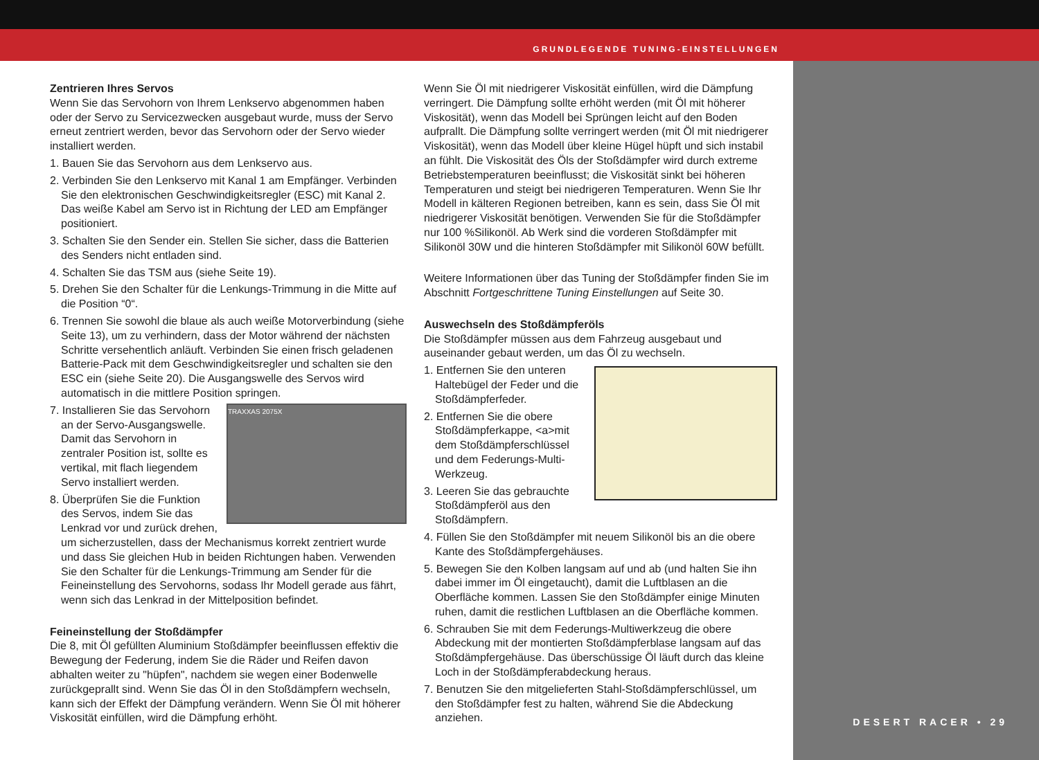GRUNDLEGENDE TUNING-EINSTELLUNGEN
DESERT RACER • 29
Zentrieren Ihres Servos
Wenn Sie das Servohorn von Ihrem Lenkservo abgenommen haben oder der Servo zu Servicezwecken ausgebaut wurde, muss der Servo erneut zentriert werden, bevor das Servohorn oder der Servo wieder installiert werden.
1. Bauen Sie das Servohorn aus dem Lenkservo aus.
2. Verbinden Sie den Lenkservo mit Kanal 1 am Empfänger. Verbinden Sie den elektronischen Geschwindigkeitsregler (ESC) mit Kanal 2. Das weiße Kabel am Servo ist in Richtung der LED am Empfänger positioniert.
3. Schalten Sie den Sender ein. Stellen Sie sicher, dass die Batterien des Senders nicht entladen sind.
4. Schalten Sie das TSM aus (siehe Seite 19).
5. Drehen Sie den Schalter für die Lenkungs-Trimmung in die Mitte auf die Position “0“.
6. Trennen Sie sowohl die blaue als auch weiße Motorverbindung (siehe Seite 13), um zu verhindern, dass der Motor während der nächsten Schritte versehentlich anläuft. Verbinden Sie einen frisch geladenen Batterie-Pack mit dem Geschwindigkeitsregler und schalten sie den ESC ein (siehe Seite 20). Die Ausgangswelle des Servos wird automatisch in die mittlere Position springen.
TRAXXAS 2075X
7. Installieren Sie das Servohorn an der Servo-Ausgangswelle. Damit das Servohorn in zentraler Position ist, sollte es vertikal, mit flach liegendem Servo installiert werden.
8. Überprüfen Sie die Funktion des Servos, indem Sie das Lenkrad vor und zurück drehen, um sicherzustellen, dass der Mechanismus korrekt zentriert wurde und dass Sie gleichen Hub in beiden Richtungen haben. Verwenden Sie den Schalter für die Lenkungs-Trimmung am Sender für die Feineinstellung des Servohorns, sodass Ihr Modell gerade aus fährt, wenn sich das Lenkrad in der Mittelposition befindet.
Feineinstellung der Stoßdämpfer
Die 8, mit Öl gefüllten Aluminium Stoßdämpfer beeinflussen effektiv die Bewegung der Federung, indem Sie die Räder und Reifen davon abhalten weiter zu "hüpfen", nachdem sie wegen einer Bodenwelle zurückgeprallt sind. Wenn Sie das Öl in den Stoßdämpfern wechseln, kann sich der Effekt der Dämpfung verändern. Wenn Sie Öl mit höherer Viskosität einfüllen, wird die Dämpfung erhöht.
Wenn Sie Öl mit niedrigerer Viskosität einfüllen, wird die Dämpfung verringert. Die Dämpfung sollte erhöht werden (mit Öl mit höherer Viskosität), wenn das Modell bei Sprüngen leicht auf den Boden aufprallt. Die Dämpfung sollte verringert werden (mit Öl mit niedrigerer Viskosität), wenn das Modell über kleine Hügel hüpft und sich instabil an fühlt. Die Viskosität des Öls der Stoßdämpfer wird durch extreme Betriebstemperaturen beeinflusst; die Viskosität sinkt bei höheren Temperaturen und steigt bei niedrigeren Temperaturen. Wenn Sie Ihr Modell in kälteren Regionen betreiben, kann es sein, dass Sie Öl mit niedrigerer Viskosität benötigen. Verwenden Sie für die Stoßdämpfer nur 100 %Silikonöl. Ab Werk sind die vorderen Stoßdämpfer mit Silikonöl 30W und die hinteren Stoßdämpfer mit Silikonöl 60W befüllt.
Weitere Informationen über das Tuning der Stoßdämpfer finden Sie im Abschnitt Fortgeschrittene Tuning Einstellungen auf Seite 30.
Auswechseln des Stoßdämpferöls
Die Stoßdämpfer müssen aus dem Fahrzeug ausgebaut und auseinander gebaut werden, um das Öl zu wechseln.
1. Entfernen Sie den unteren Haltebügel der Feder und die Stoßdämpferfeder.
2. Entfernen Sie die obere Stoßdämpferkappe, <a>mit dem Stoßdämpferschlüssel und dem Federungs-Multi-Werkzeug.
3. Leeren Sie das gebrauchte Stoßdämpferöl aus den Stoßdämpfern.
4. Füllen Sie den Stoßdämpfer mit neuem Silikonöl bis an die obere Kante des Stoßdämpfergehäuses.
5. Bewegen Sie den Kolben langsam auf und ab (und halten Sie ihn dabei immer im Öl eingetaucht), damit die Luftblasen an die Oberfläche kommen. Lassen Sie den Stoßdämpfer einige Minuten ruhen, damit die restlichen Luftblasen an die Oberfläche kommen.
6. Schrauben Sie mit dem Federungs-Multiwerkzeug die obere Abdeckung mit der montierten Stoßdämpferblase langsam auf das Stoßdämpfergehäuse. Das überschüssige Öl läuft durch das kleine Loch in der Stoßdämpferabdeckung heraus.
7. Benutzen Sie den mitgelieferten Stahl-Stoßdämpferschlüssel, um den Stoßdämpfer fest zu halten, während Sie die Abdeckung anziehen.